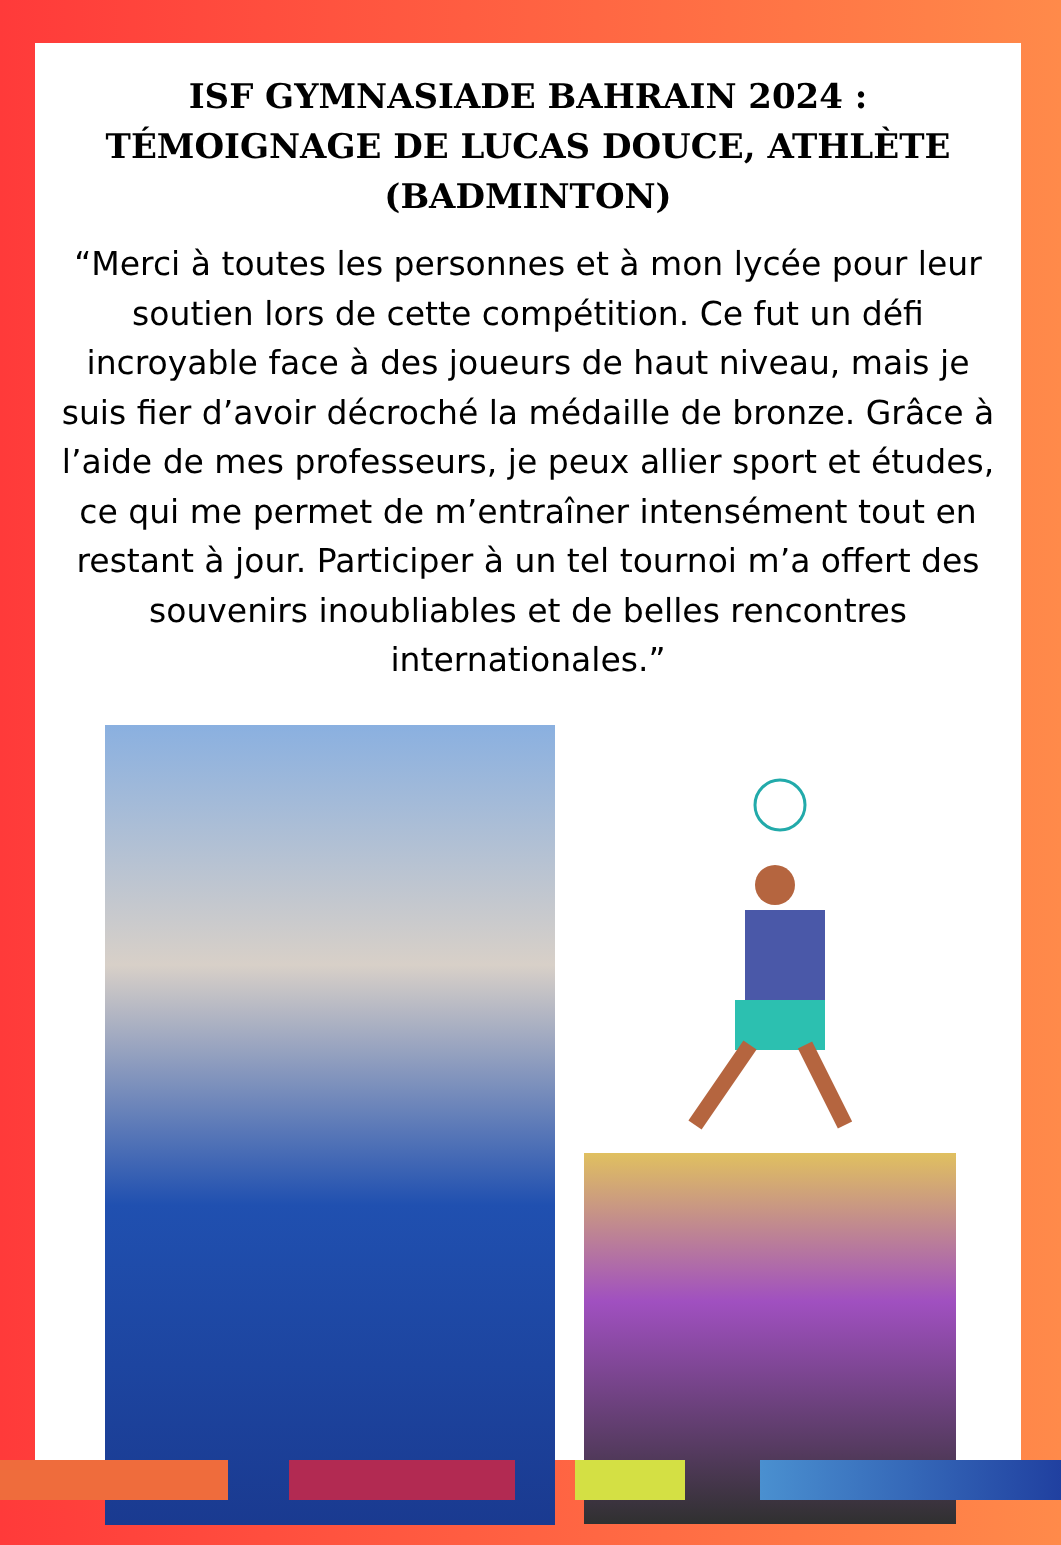ISF GYMNASIADE BAHRAIN 2024 : TÉMOIGNAGE DE LUCAS DOUCE, ATHLÈTE (BADMINTON)
“Merci à toutes les personnes et à mon lycée pour leur soutien lors de cette compétition. Ce fut un défi incroyable face à des joueurs de haut niveau, mais je suis fier d’avoir décroché la médaille de bronze. Grâce à l’aide de mes professeurs, je peux allier sport et études, ce qui me permet de m’entraîner intensément tout en restant à jour. Participer à un tel tournoi m’a offert des souvenirs inoubliables et de belles rencontres internationales.”